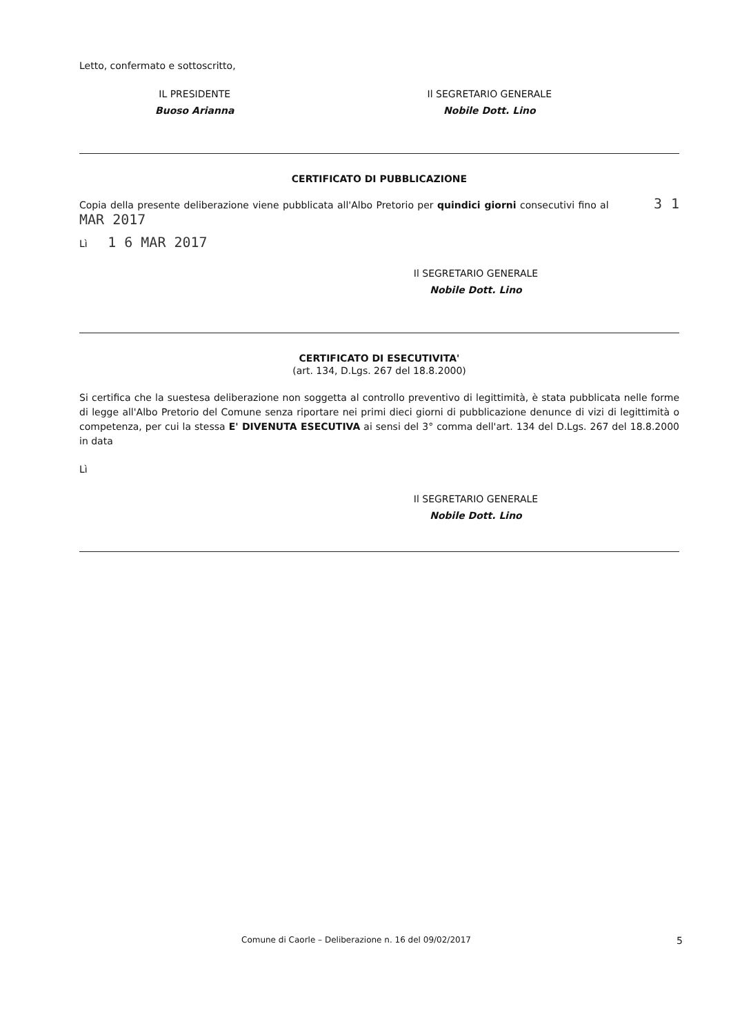Letto, confermato e sottoscritto,
IL PRESIDENTE
Buoso Arianna
Il SEGRETARIO GENERALE
Nobile Dott. Lino
CERTIFICATO DI PUBBLICAZIONE
Copia della presente deliberazione viene pubblicata all'Albo Pretorio per quindici giorni consecutivi fino al 3 1 MAR 2017
Lì 1 6 MAR 2017
Il SEGRETARIO GENERALE
Nobile Dott. Lino
CERTIFICATO DI ESECUTIVITA'
(art. 134, D.Lgs. 267 del 18.8.2000)
Si certifica che la suestesa deliberazione non soggetta al controllo preventivo di legittimità, è stata pubblicata nelle forme di legge all'Albo Pretorio del Comune senza riportare nei primi dieci giorni di pubblicazione denunce di vizi di legittimità o competenza, per cui la stessa E' DIVENUTA ESECUTIVA ai sensi del 3° comma dell'art. 134 del D.Lgs. 267 del 18.8.2000 in data
Lì
Il SEGRETARIO GENERALE
Nobile Dott. Lino
Comune di Caorle – Deliberazione n. 16 del 09/02/2017 5